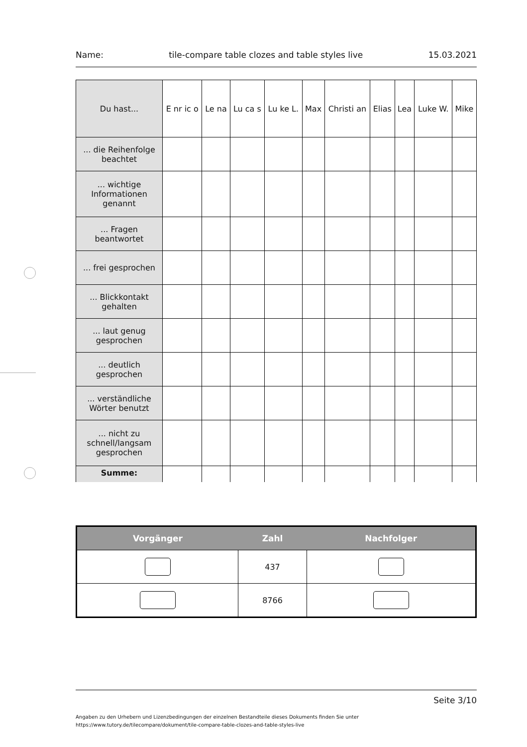Name: tile-compare table clozes and table styles live 15.03.2021
| Du hast... | E nr ic o | Le na | Lu ca s | Lu ke L. | Max | Christi an | Elias | Lea | Luke W. | Mike |
| --- | --- | --- | --- | --- | --- | --- | --- | --- | --- | --- |
| ... die Reihenfolge beachtet | | | | | | | | | | |
| ... wichtige Informationen genannt | | | | | | | | | | |
| ... Fragen beantwortet | | | | | | | | | | |
| ... frei gesprochen | | | | | | | | | | |
| ... Blickkontakt gehalten | | | | | | | | | | |
| ... laut genug gesprochen | | | | | | | | | | |
| ... deutlich gesprochen | | | | | | | | | | |
| ... verständliche Wörter benutzt | | | | | | | | | | |
| ... nicht zu schnell/langsam gesprochen | | | | | | | | | | |
| Summe: | | | | | | | | | | |
| Vorgänger | Zahl | Nachfolger |
| --- | --- | --- |
| | 437 | |
| | 8766 | |
Seite 3/10
Angaben zu den Urhebern und Lizenzbedingungen der einzelnen Bestandteile dieses Dokuments finden Sie unter
https://www.tutory.de/tilecompare/dokument/tile-compare-table-clozes-and-table-styles-live